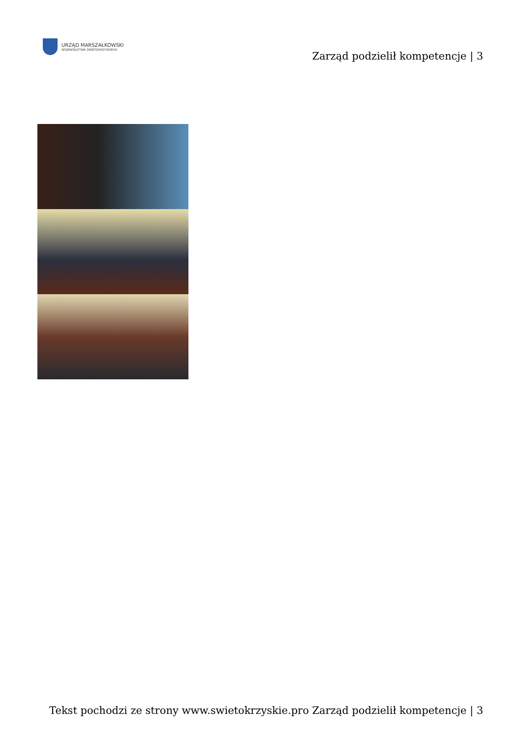URZĄD MARSZAŁKOWSKI
WOJEWÓDZTWA ŚWIĘTOKRZYSKIEGO
Zarząd podzielił kompetencje | 3
Tekst pochodzi ze strony www.swietokrzyskie.pro Zarząd podzielił kompetencje | 3